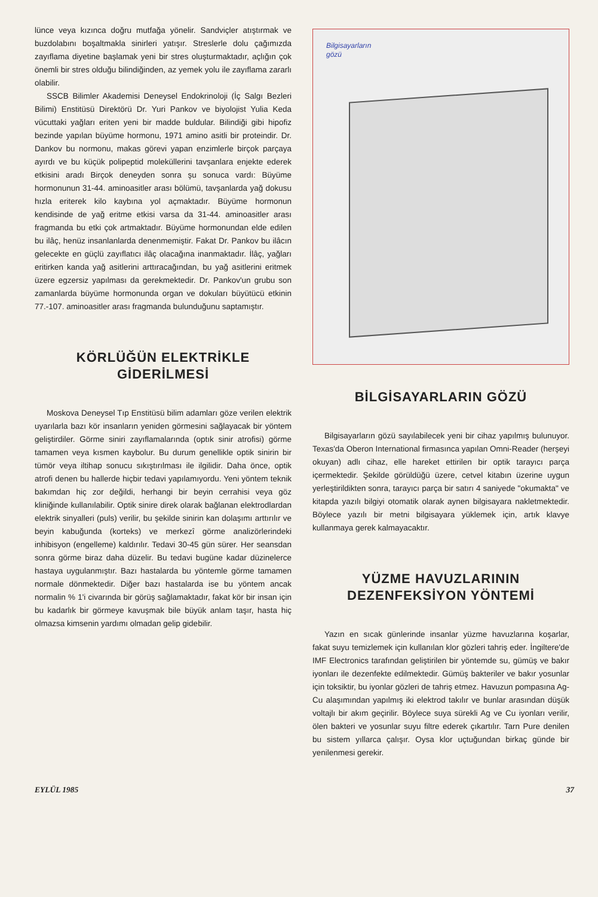lünce veya kızınca doğru mutfağa yönelir. Sandviçler atıştırmak ve buzdolabını boşaltmakla sinirleri yatışır. Streslerle dolu çağımızda zayıflama diyetine başlamak yeni bir stres oluşturmaktadır, açlığın çok önemli bir stres olduğu bilindiğinden, az yemek yolu ile zayıflama zararlı olabilir.
SSCB Bilimler Akademisi Deneysel Endokrinoloji (İç Salgı Bezleri Bilimi) Enstitüsü Direktörü Dr. Yuri Pankov ve biyolojist Yulia Keda vücuttaki yağları eriten yeni bir madde buldular. Bilindiği gibi hipofiz bezinde yapılan büyüme hormonu, 1971 amino asitli bir proteindir. Dr. Dankov bu normonu, makas görevi yapan enzimlerle birçok parçaya ayırdı ve bu küçük polipeptid moleküllerini tavşanlara enjekte ederek etkisini aradı Birçok deneyden sonra şu sonuca vardı: Büyüme hormonunun 31-44. aminoasitler arası bölümü, tavşanlarda yağ dokusu hızla eriterek kilo kaybına yol açmaktadır. Büyüme hormonun kendisinde de yağ eritme etkisi varsa da 31-44. aminoasitler arası fragmanda bu etki çok artmaktadır. Büyüme hormonundan elde edilen bu ilâç, henüz insanlanlarda denenmemiştir. Fakat Dr. Pankov bu ilâcın gelecekte en güçlü zayıflatıcı ilâç olacağına inanmaktadır. İlâç, yağları eritirken kanda yağ asitlerini arttıracağından, bu yağ asitlerini eritmek üzere egzersiz yapılması da gerekmektedir. Dr. Pankov'un grubu son zamanlarda büyüme hormonunda organ ve dokuları büyütücü etkinin 77.-107. aminoasitler arası fragmanda bulunduğunu saptamıştır.
KÖRLÜĞÜN ELEKTRİKLE GİDERİLMESİ
Moskova Deneysel Tıp Enstitüsü bilim adamları göze verilen elektrik uyarılarla bazı kör insanların yeniden görmesini sağlayacak bir yöntem geliştirdiler. Görme siniri zayıflamalarında (optık sinir atrofisi) görme tamamen veya kısmen kaybolur. Bu durum genellikle optik sinirin bir tümör veya iltihap sonucu sıkıştırılması ile ilgilidir. Daha önce, optik atrofi denen bu hallerde hiçbir tedavi yapılamıyordu. Yeni yöntem teknik bakımdan hiç zor değildi, herhangi bir beyin cerrahisi veya göz kliniğinde kullanılabilir. Optik sinire direk olarak bağlanan elektrodlardan elektrik sinyalleri (puls) verilir, bu şekilde sinirin kan dolaşımı arttırılır ve beyin kabuğunda (korteks) ve merkezî görme analizörlerindeki inhibisyon (engelleme) kaldırılır. Tedavi 30-45 gün sürer. Her seansdan sonra görme biraz daha düzelir. Bu tedavi bugüne kadar düzinelerce hastaya uygulanmıştır. Bazı hastalarda bu yöntemle görme tamamen normale dönmektedir. Diğer bazı hastalarda ise bu yöntem ancak normalin % 1'i civarında bir görüş sağlamaktadır, fakat kör bir insan için bu kadarlık bir görmeye kavuşmak bile büyük anlam taşır, hasta hiç olmazsa kimsenin yardımı olmadan gelip gidebilir.
Bilgisayarların
gözü
BİLGİSAYARLARIN GÖZÜ
Bilgisayarların gözü sayılabilecek yeni bir cihaz yapılmış bulunuyor. Texas'da Oberon International firmasınca yapılan Omni-Reader (herşeyi okuyan) adlı cihaz, elle hareket ettirilen bir optik tarayıcı parça içermektedir. Şekilde görüldüğü üzere, cetvel kitabın üzerine uygun yerleştirildikten sonra, tarayıcı parça bir satırı 4 saniyede "okumakta" ve kitapda yazılı bilgiyi otomatik olarak aynen bilgisayara nakletmektedir. Böylece yazılı bir metni bilgisayara yüklemek için, artık klavye kullanmaya gerek kalmayacaktır.
YÜZME HAVUZLARININ DEZENFEKSİYON YÖNTEMİ
Yazın en sıcak günlerinde insanlar yüzme havuzlarına koşarlar, fakat suyu temizlemek için kullanılan klor gözleri tahriş eder. İngiltere'de IMF Electronics tarafından geliştirilen bir yöntemde su, gümüş ve bakır iyonları ile dezenfekte edilmektedir. Gümüş bakteriler ve bakır yosunlar için toksiktir, bu iyonlar gözleri de tahriş etmez. Havuzun pompasına Ag-Cu alaşımından yapılmış iki elektrod takılır ve bunlar arasından düşük voltajlı bir akım geçirilir. Böylece suya sürekli Ag ve Cu iyonları verilir, ölen bakteri ve yosunlar suyu filtre ederek çıkartılır. Tarn Pure denilen bu sistem yıllarca çalışır. Oysa klor uçtuğundan birkaç günde bir yenilenmesi gerekir.
EYLÜL 1985 37